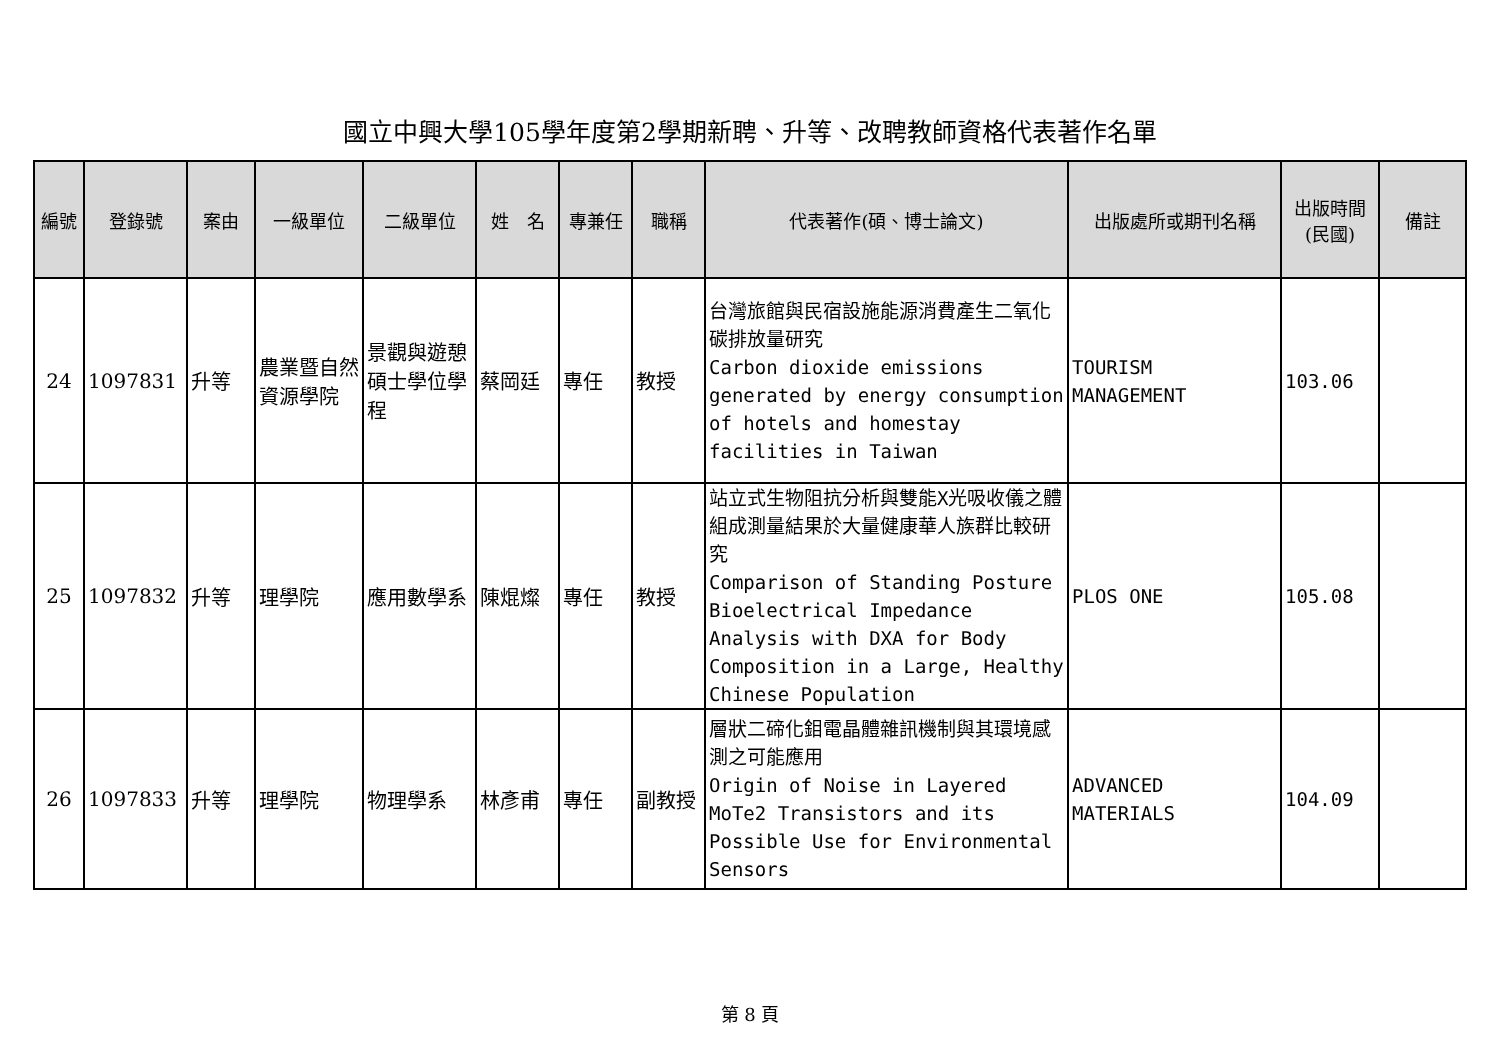國立中興大學105學年度第2學期新聘、升等、改聘教師資格代表著作名單
| 編號 | 登錄號 | 案由 | 一級單位 | 二級單位 | 姓 名 | 專兼任 | 職稱 | 代表著作(碩、博士論文) | 出版處所或期刊名稱 | 出版時間 (民國) | 備註 |
| --- | --- | --- | --- | --- | --- | --- | --- | --- | --- | --- | --- |
| 24 | 1097831 | 升等 | 農業暨自然資源學院 | 景觀與遊憩碩士學位學程 | 蔡岡廷 | 專任 | 教授 | 台灣旅館與民宿設施能源消費產生二氧化碳排放量研究 Carbon dioxide emissions generated by energy consumption of hotels and homestay facilities in Taiwan | TOURISM MANAGEMENT | 103.06 | |
| 25 | 1097832 | 升等 | 理學院 | 應用數學系 | 陳焜燦 | 專任 | 教授 | 站立式生物阻抗分析與雙能X光吸收儀之體組成測量結果於大量健康華人族群比較研究 Comparison of Standing Posture Bioelectrical Impedance Analysis with DXA for Body Composition in a Large, Healthy Chinese Population | PLOS ONE | 105.08 | |
| 26 | 1097833 | 升等 | 理學院 | 物理學系 | 林彥甫 | 專任 | 副教授 | 層狀二碲化鉬電晶體雜訊機制與其環境感測之可能應用 Origin of Noise in Layered MoTe2 Transistors and its Possible Use for Environmental Sensors | ADVANCED MATERIALS | 104.09 | |
第 8 頁